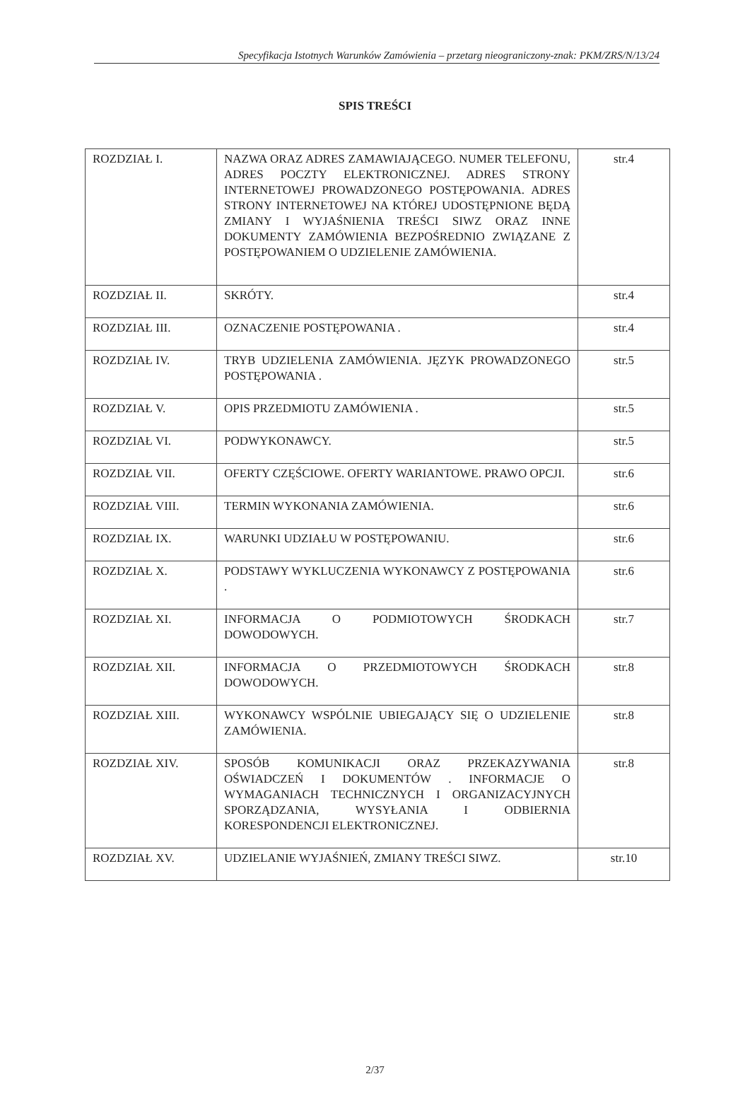Specyfikacja Istotnych Warunków Zamówienia – przetarg nieograniczony-znak: PKM/ZRS/N/13/24
SPIS TREŚCI
| ROZDZIAŁ I. | NAZWA ORAZ ADRES ZAMAWIAJĄCEGO. NUMER TELEFONU, ADRES POCZTY ELEKTRONICZNEJ. ADRES STRONY INTERNETOWEJ PROWADZONEGO POSTĘPOWANIA. ADRES STRONY INTERNETOWEJ NA KTÓREJ UDOSTĘPNIONE BĘDĄ ZMIANY I WYJAŚNIENIA TREŚCI SIWZ ORAZ INNE DOKUMENTY ZAMÓWIENIA BEZPOŚREDNIO ZWIĄZANE Z POSTĘPOWANIEM O UDZIELENIE ZAMÓWIENIA. | str.4 |
| ROZDZIAŁ II. | SKRÓTY. | str.4 |
| ROZDZIAŁ III. | OZNACZENIE POSTĘPOWANIA . | str.4 |
| ROZDZIAŁ IV. | TRYB UDZIELENIA ZAMÓWIENIA. JĘZYK PROWADZONEGO POSTĘPOWANIA . | str.5 |
| ROZDZIAŁ V. | OPIS PRZEDMIOTU ZAMÓWIENIA . | str.5 |
| ROZDZIAŁ VI. | PODWYKONAWCY. | str.5 |
| ROZDZIAŁ VII. | OFERTY CZĘŚCIOWE. OFERTY WARIANTOWE. PRAWO OPCJI. | str.6 |
| ROZDZIAŁ VIII. | TERMIN WYKONANIA ZAMÓWIENIA. | str.6 |
| ROZDZIAŁ IX. | WARUNKI UDZIAŁU W POSTĘPOWANIU. | str.6 |
| ROZDZIAŁ X. | PODSTAWY WYKLUCZENIA WYKONAWCY Z POSTĘPOWANIA . | str.6 |
| ROZDZIAŁ XI. | INFORMACJA O PODMIOTOWYCH ŚRODKACH DOWODOWYCH. | str.7 |
| ROZDZIAŁ XII. | INFORMACJA O PRZEDMIOTOWYCH ŚRODKACH DOWODOWYCH. | str.8 |
| ROZDZIAŁ XIII. | WYKONAWCY WSPÓLNIE UBIEGAJĄCY SIĘ O UDZIELENIE ZAMÓWIENIA. | str.8 |
| ROZDZIAŁ XIV. | SPOSÓB KOMUNIKACJI ORAZ PRZEKAZYWANIA OŚWIADCZEŃ I DOKUMENTÓW . INFORMACJE O WYMAGANIACH TECHNICZNYCH I ORGANIZACYJNYCH SPORZĄDZANIA, WYSYŁANIA I ODBIERNIA KORESPONDENCJI ELEKTRONICZNEJ. | str.8 |
| ROZDZIAŁ XV. | UDZIELANIE WYJAŚNIEŃ, ZMIANY TREŚCI SIWZ. | str.10 |
2/37